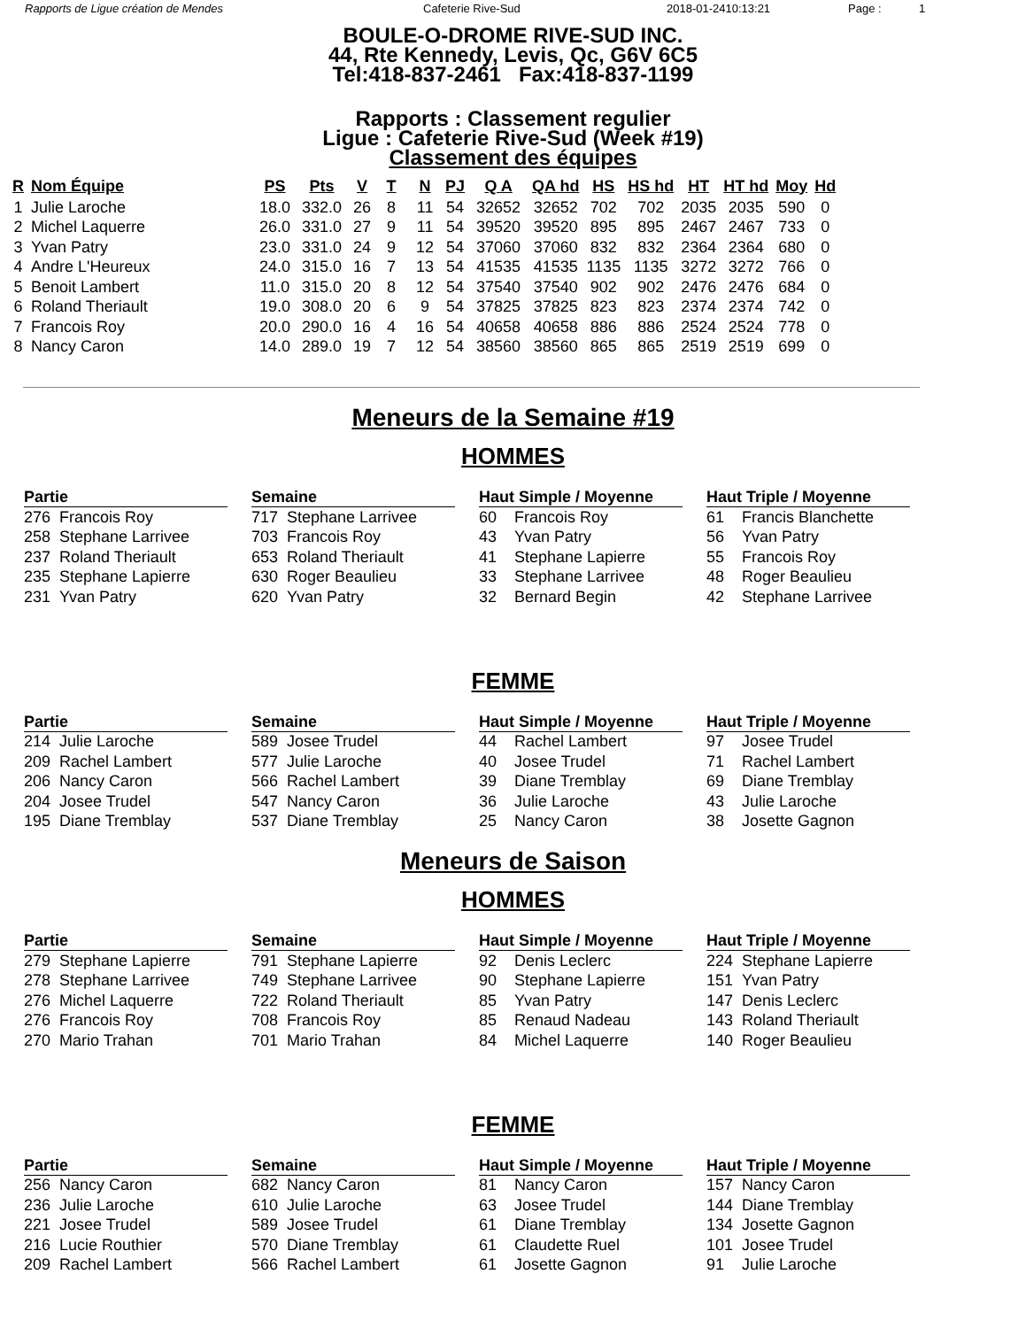Rapports de Ligue création de Mendes Cafeterie Rive-Sud 2018-01-2410:13:21 Page : 1
BOULE-O-DROME RIVE-SUD INC.
44, Rte Kennedy, Levis, Qc, G6V 6C5
Tel:418-837-2461 Fax:418-837-1199
Rapports : Classement regulier
Ligue : Cafeterie Rive-Sud (Week #19)
Classement des équipes
| R | Nom Équipe | PS | Pts | V | T | N | PJ | Q A | QA hd | HS | HS hd | HT | HT hd | Moy | Hd |
| --- | --- | --- | --- | --- | --- | --- | --- | --- | --- | --- | --- | --- | --- | --- | --- |
| 1 | Julie Laroche | 18.0 | 332.0 | 26 | 8 | 11 | 54 | 32652 | 32652 | 702 | 702 | 2035 | 2035 | 590 | 0 |
| 2 | Michel Laquerre | 26.0 | 331.0 | 27 | 9 | 11 | 54 | 39520 | 39520 | 895 | 895 | 2467 | 2467 | 733 | 0 |
| 3 | Yvan Patry | 23.0 | 331.0 | 24 | 9 | 12 | 54 | 37060 | 37060 | 832 | 832 | 2364 | 2364 | 680 | 0 |
| 4 | Andre L'Heureux | 24.0 | 315.0 | 16 | 7 | 13 | 54 | 41535 | 41535 | 1135 | 1135 | 3272 | 3272 | 766 | 0 |
| 5 | Benoit Lambert | 11.0 | 315.0 | 20 | 8 | 12 | 54 | 37540 | 37540 | 902 | 902 | 2476 | 2476 | 684 | 0 |
| 6 | Roland Theriault | 19.0 | 308.0 | 20 | 6 | 9 | 54 | 37825 | 37825 | 823 | 823 | 2374 | 2374 | 742 | 0 |
| 7 | Francois Roy | 20.0 | 290.0 | 16 | 4 | 16 | 54 | 40658 | 40658 | 886 | 886 | 2524 | 2524 | 778 | 0 |
| 8 | Nancy Caron | 14.0 | 289.0 | 19 | 7 | 12 | 54 | 38560 | 38560 | 865 | 865 | 2519 | 2519 | 699 | 0 |
Meneurs de la Semaine #19
HOMMES
| Partie | |
| --- | --- |
| 276 | Francois Roy |
| 258 | Stephane Larrivee |
| 237 | Roland Theriault |
| 235 | Stephane Lapierre |
| 231 | Yvan Patry |
| Semaine | |
| --- | --- |
| 717 | Stephane Larrivee |
| 703 | Francois Roy |
| 653 | Roland Theriault |
| 630 | Roger Beaulieu |
| 620 | Yvan Patry |
| Haut Simple / Moyenne | |
| --- | --- |
| 60 | Francois Roy |
| 43 | Yvan Patry |
| 41 | Stephane Lapierre |
| 33 | Stephane Larrivee |
| 32 | Bernard Begin |
| Haut Triple / Moyenne | |
| --- | --- |
| 61 | Francis Blanchette |
| 56 | Yvan Patry |
| 55 | Francois Roy |
| 48 | Roger Beaulieu |
| 42 | Stephane Larrivee |
FEMME
| Partie | |
| --- | --- |
| 214 | Julie Laroche |
| 209 | Rachel Lambert |
| 206 | Nancy Caron |
| 204 | Josee Trudel |
| 195 | Diane Tremblay |
| Semaine | |
| --- | --- |
| 589 | Josee Trudel |
| 577 | Julie Laroche |
| 566 | Rachel Lambert |
| 547 | Nancy Caron |
| 537 | Diane Tremblay |
| Haut Simple / Moyenne | |
| --- | --- |
| 44 | Rachel Lambert |
| 40 | Josee Trudel |
| 39 | Diane Tremblay |
| 36 | Julie Laroche |
| 25 | Nancy Caron |
| Haut Triple / Moyenne | |
| --- | --- |
| 97 | Josee Trudel |
| 71 | Rachel Lambert |
| 69 | Diane Tremblay |
| 43 | Julie Laroche |
| 38 | Josette Gagnon |
Meneurs de Saison
HOMMES
| Partie | |
| --- | --- |
| 279 | Stephane Lapierre |
| 278 | Stephane Larrivee |
| 276 | Michel Laquerre |
| 276 | Francois Roy |
| 270 | Mario Trahan |
| Semaine | |
| --- | --- |
| 791 | Stephane Lapierre |
| 749 | Stephane Larrivee |
| 722 | Roland Theriault |
| 708 | Francois Roy |
| 701 | Mario Trahan |
| Haut Simple / Moyenne | |
| --- | --- |
| 92 | Denis Leclerc |
| 90 | Stephane Lapierre |
| 85 | Yvan Patry |
| 85 | Renaud Nadeau |
| 84 | Michel Laquerre |
| Haut Triple / Moyenne | |
| --- | --- |
| 224 | Stephane Lapierre |
| 151 | Yvan Patry |
| 147 | Denis Leclerc |
| 143 | Roland Theriault |
| 140 | Roger Beaulieu |
FEMME
| Partie | |
| --- | --- |
| 256 | Nancy Caron |
| 236 | Julie Laroche |
| 221 | Josee Trudel |
| 216 | Lucie Routhier |
| 209 | Rachel Lambert |
| Semaine | |
| --- | --- |
| 682 | Nancy Caron |
| 610 | Julie Laroche |
| 589 | Josee Trudel |
| 570 | Diane Tremblay |
| 566 | Rachel Lambert |
| Haut Simple / Moyenne | |
| --- | --- |
| 81 | Nancy Caron |
| 63 | Josee Trudel |
| 61 | Diane Tremblay |
| 61 | Claudette Ruel |
| 61 | Josette Gagnon |
| Haut Triple / Moyenne | |
| --- | --- |
| 157 | Nancy Caron |
| 144 | Diane Tremblay |
| 134 | Josette Gagnon |
| 101 | Josee Trudel |
| 91 | Julie Laroche |